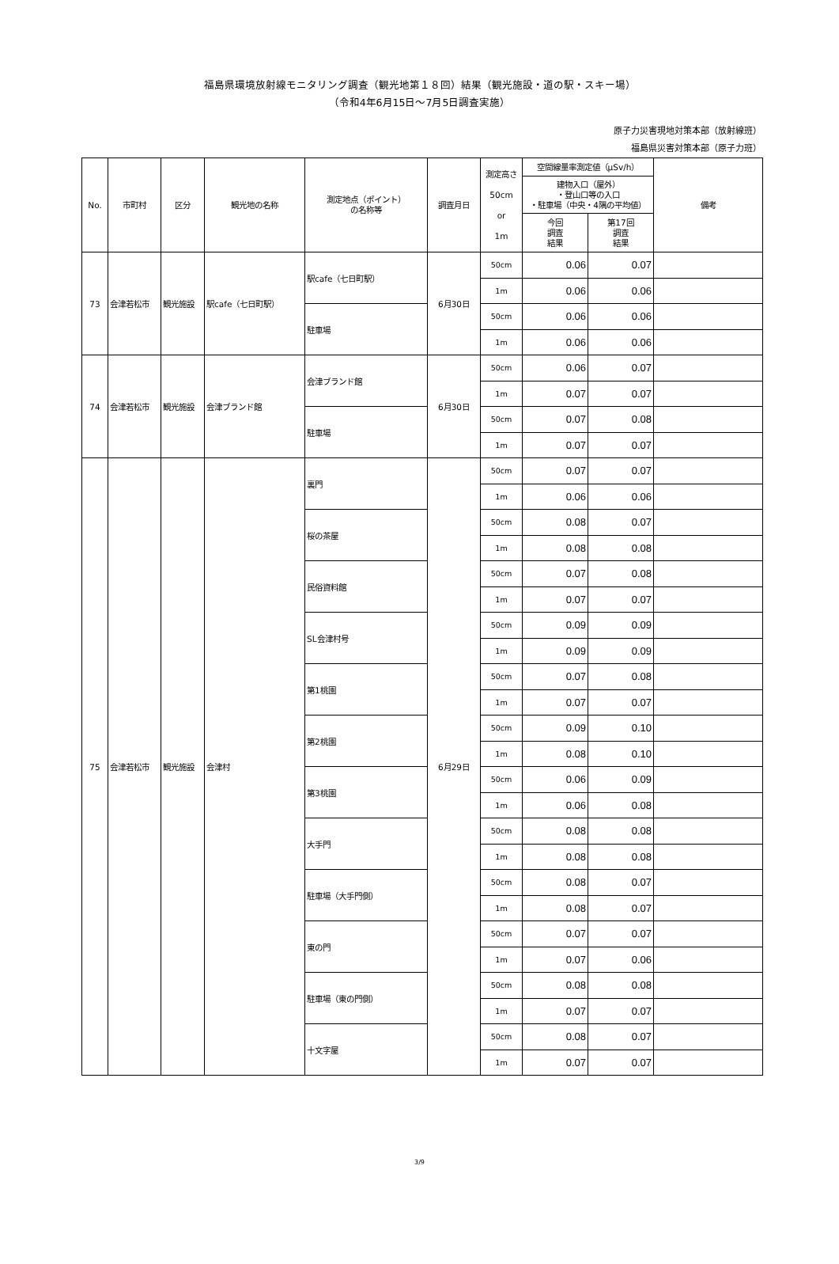福島県環境放射線モニタリング調査（観光地第１８回）結果（観光施設・道の駅・スキー場）
（令和4年6月15日～7月5日調査実施）
原子力災害現地対策本部（放射線班）
福島県災害対策本部（原子力班）
| No. | 市町村 | 区分 | 観光地の名称 | 測定地点（ポイント） の名称等 | 調査月日 | 測定高さ 50cm or 1m | 空間線量率測定値（μSv/h） | | 備考 |
| --- | --- | --- | --- | --- | --- | --- | --- | --- | --- |
| | | | | | | | 建物入口（屋外） ・登山口等の入口 ・駐車場（中央・4隅の平均値） | | |
| | | | | | | | 今回 調査 結果 | 第17回 調査 結果 | |
| 73 | 会津若松市 | 観光施設 | 駅cafe（七日町駅） | 駅cafe（七日町駅） | 6月30日 | 50cm | 0.06 | 0.07 | |
| | | | | | | 1m | 0.06 | 0.06 | |
| | | | | 駐車場 | | 50cm | 0.06 | 0.06 | |
| | | | | | | 1m | 0.06 | 0.06 | |
| 74 | 会津若松市 | 観光施設 | 会津ブランド館 | 会津ブランド館 | 6月30日 | 50cm | 0.06 | 0.07 | |
| | | | | | | 1m | 0.07 | 0.07 | |
| | | | | 駐車場 | | 50cm | 0.07 | 0.08 | |
| | | | | | | 1m | 0.07 | 0.07 | |
| 75 | 会津若松市 | 観光施設 | 会津村 | 裏門 | 6月29日 | 50cm | 0.07 | 0.07 | |
| | | | | | | 1m | 0.06 | 0.06 | |
| | | | | 桜の茶屋 | | 50cm | 0.08 | 0.07 | |
| | | | | | | 1m | 0.08 | 0.08 | |
| | | | | 民俗資料館 | | 50cm | 0.07 | 0.08 | |
| | | | | | | 1m | 0.07 | 0.07 | |
| | | | | SL会津村号 | | 50cm | 0.09 | 0.09 | |
| | | | | | | 1m | 0.09 | 0.09 | |
| | | | | 第1桃園 | | 50cm | 0.07 | 0.08 | |
| | | | | | | 1m | 0.07 | 0.07 | |
| | | | | 第2桃園 | | 50cm | 0.09 | 0.10 | |
| | | | | | | 1m | 0.08 | 0.10 | |
| | | | | 第3桃園 | | 50cm | 0.06 | 0.09 | |
| | | | | | | 1m | 0.06 | 0.08 | |
| | | | | 大手門 | | 50cm | 0.08 | 0.08 | |
| | | | | | | 1m | 0.08 | 0.08 | |
| | | | | 駐車場（大手門側） | | 50cm | 0.08 | 0.07 | |
| | | | | | | 1m | 0.08 | 0.07 | |
| | | | | 東の門 | | 50cm | 0.07 | 0.07 | |
| | | | | | | 1m | 0.07 | 0.06 | |
| | | | | 駐車場（東の門側） | | 50cm | 0.08 | 0.08 | |
| | | | | | | 1m | 0.07 | 0.07 | |
| | | | | 十文字屋 | | 50cm | 0.08 | 0.07 | |
| | | | | | | 1m | 0.07 | 0.07 | |
3/9